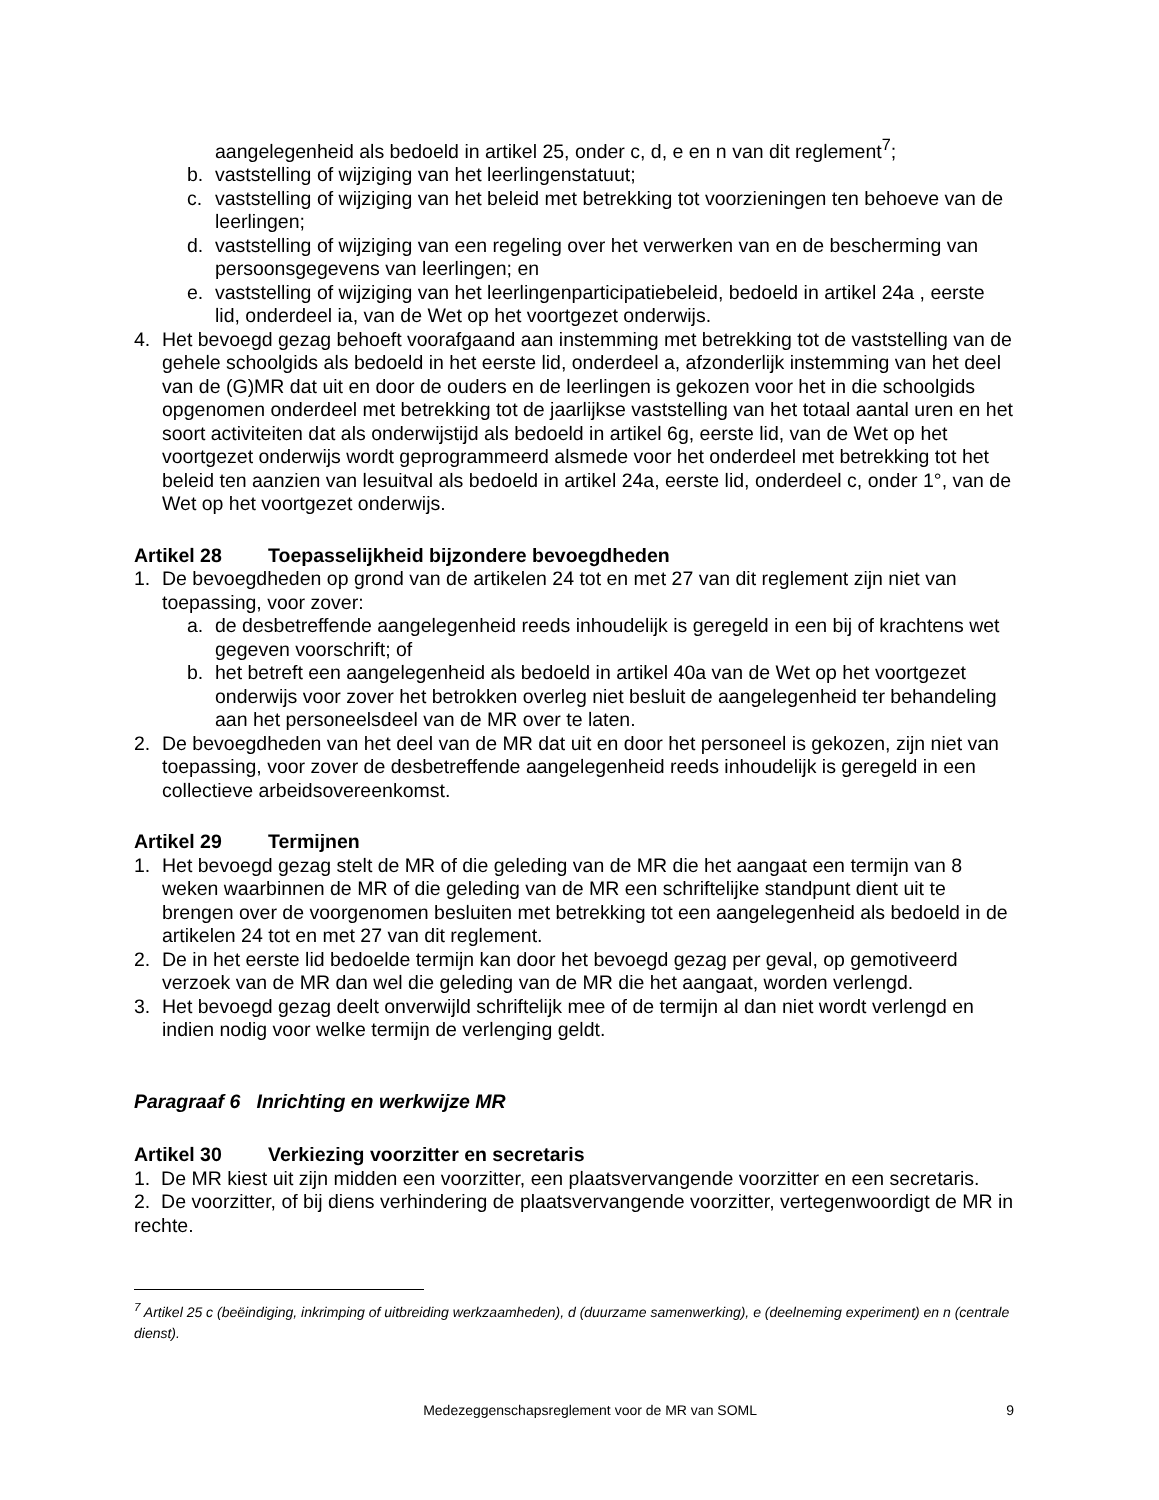aangelegenheid als bedoeld in artikel 25, onder c, d, e en n van dit reglement<sup>7</sup>;
b. vaststelling of wijziging van het leerlingenstatuut;
c. vaststelling of wijziging van het beleid met betrekking tot voorzieningen ten behoeve van de leerlingen;
d. vaststelling of wijziging van een regeling over het verwerken van en de bescherming van persoonsgegevens van leerlingen; en
e. vaststelling of wijziging van het leerlingenparticipatiebeleid, bedoeld in artikel 24a , eerste lid, onderdeel ia, van de Wet op het voortgezet onderwijs.
4. Het bevoegd gezag behoeft voorafgaand aan instemming met betrekking tot de vaststelling van de gehele schoolgids als bedoeld in het eerste lid, onderdeel a, afzonderlijk instemming van het deel van de (G)MR dat uit en door de ouders en de leerlingen is gekozen voor het in die schoolgids opgenomen onderdeel met betrekking tot de jaarlijkse vaststelling van het totaal aantal uren en het soort activiteiten dat als onderwijstijd als bedoeld in artikel 6g, eerste lid, van de Wet op het voortgezet onderwijs wordt geprogrammeerd alsmede voor het onderdeel met betrekking tot het beleid ten aanzien van lesuitval als bedoeld in artikel 24a, eerste lid, onderdeel c, onder 1°, van de Wet op het voortgezet onderwijs.
Artikel 28 Toepasselijkheid bijzondere bevoegdheden
1. De bevoegdheden op grond van de artikelen 24 tot en met 27 van dit reglement zijn niet van toepassing, voor zover:
a. de desbetreffende aangelegenheid reeds inhoudelijk is geregeld in een bij of krachtens wet gegeven voorschrift; of
b. het betreft een aangelegenheid als bedoeld in artikel 40a van de Wet op het voortgezet onderwijs voor zover het betrokken overleg niet besluit de aangelegenheid ter behandeling aan het personeelsdeel van de MR over te laten.
2. De bevoegdheden van het deel van de MR dat uit en door het personeel is gekozen, zijn niet van toepassing, voor zover de desbetreffende aangelegenheid reeds inhoudelijk is geregeld in een collectieve arbeidsovereenkomst.
Artikel 29 Termijnen
1. Het bevoegd gezag stelt de MR of die geleding van de MR die het aangaat een termijn van 8 weken waarbinnen de MR of die geleding van de MR een schriftelijke standpunt dient uit te brengen over de voorgenomen besluiten met betrekking tot een aangelegenheid als bedoeld in de artikelen 24 tot en met 27 van dit reglement.
2. De in het eerste lid bedoelde termijn kan door het bevoegd gezag per geval, op gemotiveerd verzoek van de MR dan wel die geleding van de MR die het aangaat, worden verlengd.
3. Het bevoegd gezag deelt onverwijld schriftelijk mee of de termijn al dan niet wordt verlengd en indien nodig voor welke termijn de verlenging geldt.
Paragraaf 6 Inrichting en werkwijze MR
Artikel 30 Verkiezing voorzitter en secretaris
1. De MR kiest uit zijn midden een voorzitter, een plaatsvervangende voorzitter en een secretaris.
2. De voorzitter, of bij diens verhindering de plaatsvervangende voorzitter, vertegenwoordigt de MR in rechte.
<sup>7</sup> Artikel 25 c (beëindiging, inkrimping of uitbreiding werkzaamheden), d (duurzame samenwerking), e (deelneming experiment) en n (centrale dienst).
Medezeggenschapsreglement voor de MR van SOML
9